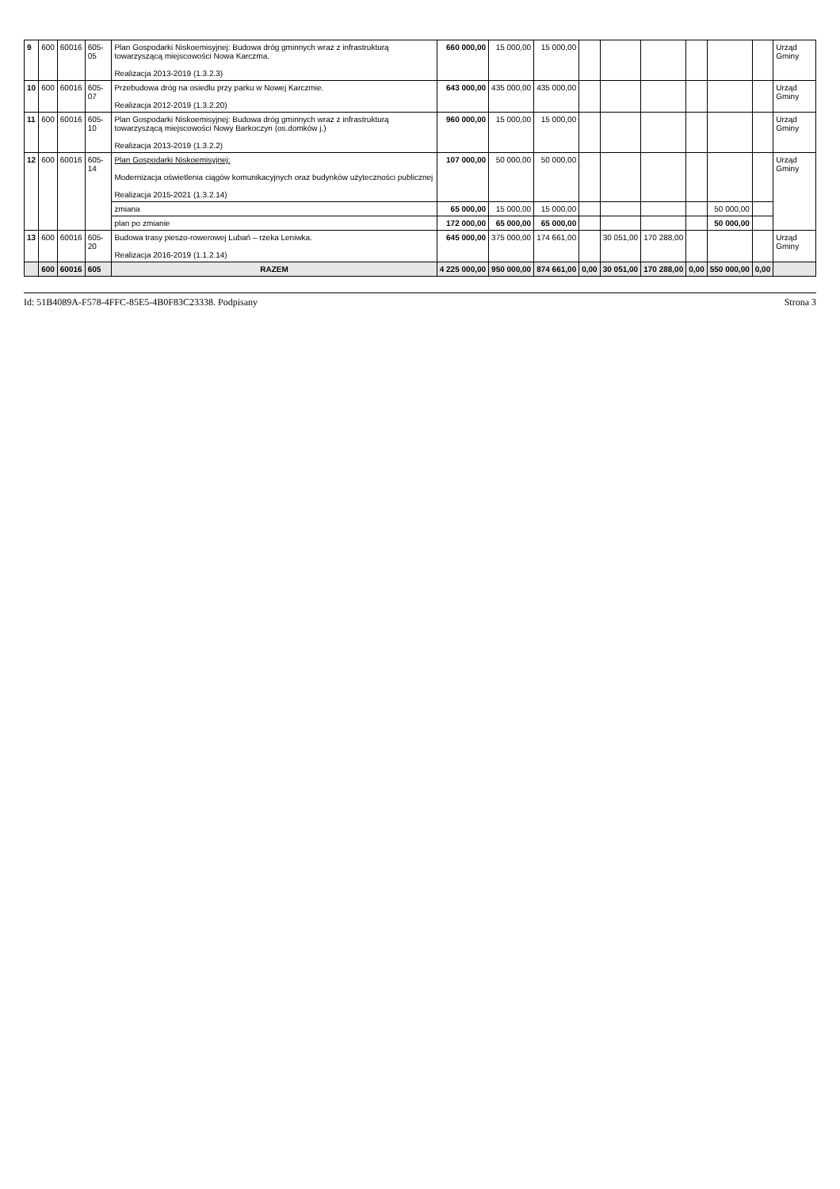| 9 | 600 | 60016 | 605-05 | Plan Gospodarki Niskoemisyjnej: Budowa dróg gminnych wraz z infrastrukturą towarzyszącą miejscowości Nowa Karczma. Realizacja 2013-2019 (1.3.2.3) | 660 000,00 | 15 000,00 | 15 000,00 | | | | | | | Urząd Gminy |
| 10 | 600 | 60016 | 605-07 | Przebudowa dróg na osiedlu przy parku w Nowej Karczmie. Realizacja 2012-2019 (1.3.2.20) | 643 000,00 | 435 000,00 | 435 000,00 | | | | | | | Urząd Gminy |
| 11 | 600 | 60016 | 605-10 | Plan Gospodarki Niskoemisyjnej: Budowa dróg gminnych wraz z infrastrukturą towarzyszącą miejscowości Nowy Barkoczyn (os.domków j.) Realizacja 2013-2019 (1.3.2.2) | 960 000,00 | 15 000,00 | 15 000,00 | | | | | | | Urząd Gminy |
| 12 | 600 | 60016 | 605-14 | Plan Gospodarki Niskoemisyjnej: Modernizacja oświetlenia ciągów komunikacyjnych oraz budynków użyteczności publicznej Realizacja 2015-2021 (1.3.2.14) | 107 000,00 | 50 000,00 | 50 000,00 | | | | | | | Urząd Gminy |
| | | | | zmiana | 65 000,00 | 15 000,00 | 15 000,00 | | | | | 50 000,00 | | |
| | | | | plan po zmianie | 172 000,00 | 65 000,00 | 65 000,00 | | | | | 50 000,00 | | |
| 13 | 600 | 60016 | 605-20 | Budowa trasy pieszo-rowerowej Lubań – rzeka Leniwka. Realizacja 2016-2019 (1.1.2.14) | 645 000,00 | 375 000,00 | 174 661,00 | | 30 051,00 | 170 288,00 | | | | Urząd Gminy |
| | 600 | 60016 | 605 | RAZEM | 4 225 000,00 | 950 000,00 | 874 661,00 | 0,00 | 30 051,00 | 170 288,00 | 0,00 | 550 000,00 | 0,00 | |
Id: 51B4089A-F578-4FFC-85E5-4B0F83C23338. Podpisany Strona 3